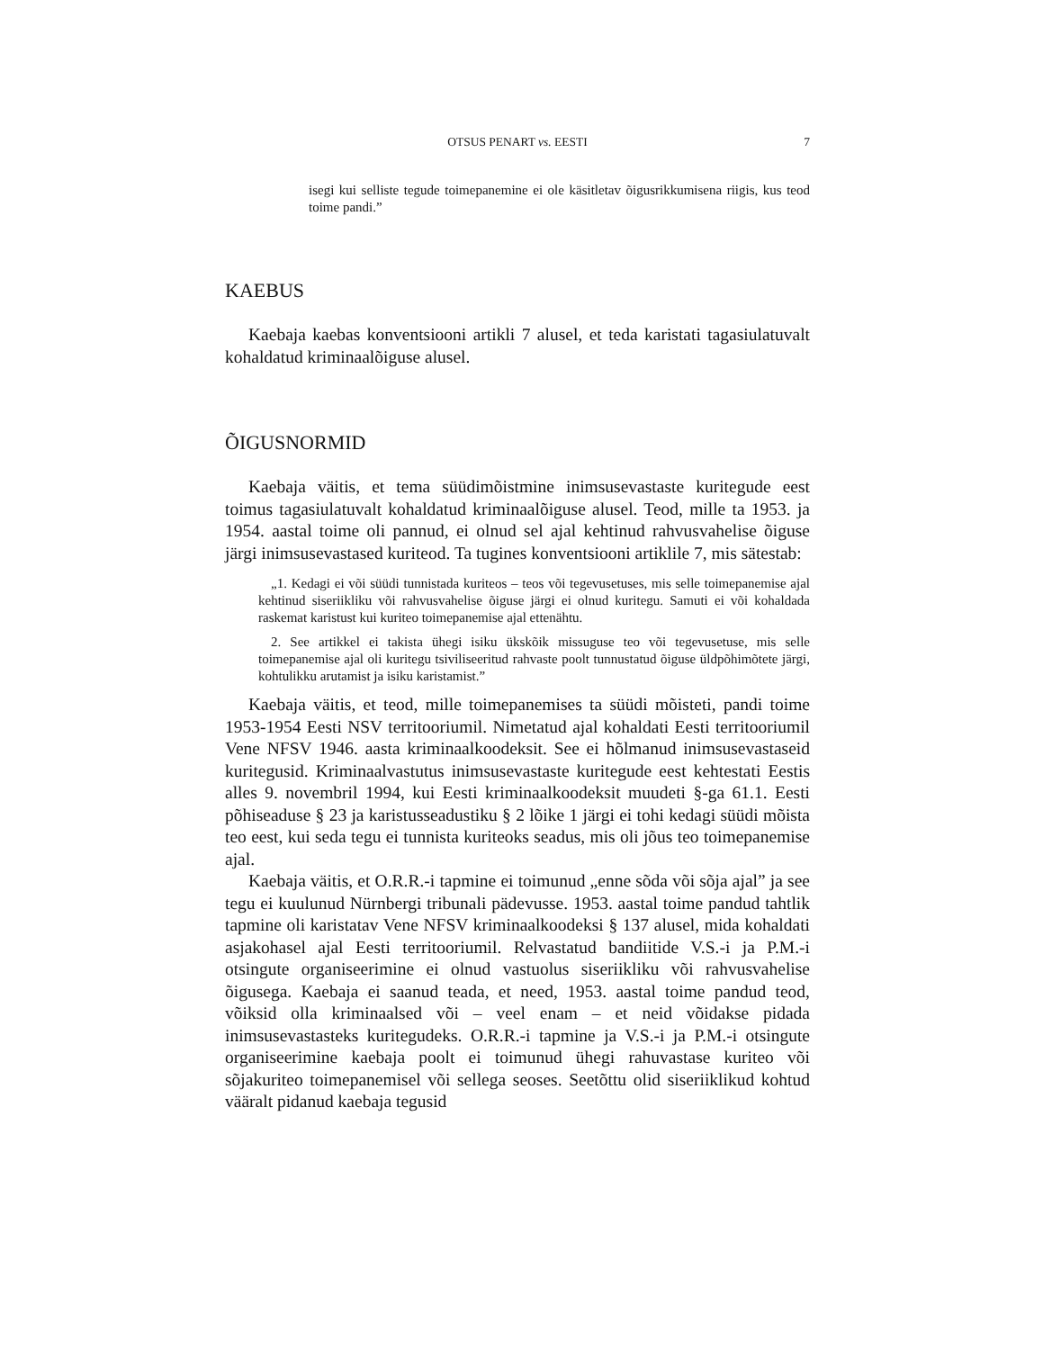OTSUS PENART vs. EESTI 7
isegi kui selliste tegude toimepanemine ei ole käsitletav õigusrikkumisena riigis, kus teod toime pandi.”
KAEBUS
Kaebaja kaebas konventsiooni artikli 7 alusel, et teda karistati tagasiulatuvalt kohaldatud kriminaalõiguse alusel.
ÕIGUSNORMID
Kaebaja väitis, et tema süüdimõistmine inimsusevastaste kuritegude eest toimus tagasiulatuvalt kohaldatud kriminaalõiguse alusel. Teod, mille ta 1953. ja 1954. aastal toime oli pannud, ei olnud sel ajal kehtinud rahvusvahelise õiguse järgi inimsusevastased kuriteod. Ta tugines konventsiooni artiklile 7, mis sätestab:
„1. Kedagi ei või süüdi tunnistada kuriteos – teos või tegevusetuses, mis selle toimepanemise ajal kehtinud siseriikliku või rahvusvahelise õiguse järgi ei olnud kuritegu. Samuti ei või kohaldada raskemat karistust kui kuriteo toimepanemise ajal ettenähtu.
2. See artikkel ei takista ühegi isiku ükskõik missuguse teo või tegevusetuse, mis selle toimepanemise ajal oli kuritegu tsiviliseeritud rahvaste poolt tunnustatud õiguse üldpõhimõtete järgi, kohtulikku arutamist ja isiku karistamist.”
Kaebaja väitis, et teod, mille toimepanemises ta süüdi mõisteti, pandi toime 1953-1954 Eesti NSV territooriumil. Nimetatud ajal kohaldati Eesti territooriumil Vene NFSV 1946. aasta kriminaalkoodeksit. See ei hõlmanud inimsusevastaseid kuritegusid. Kriminaalvastutus inimsusevastaste kuritegude eest kehtestati Eestis alles 9. novembril 1994, kui Eesti kriminaalkoodeksit muudeti §-ga 61.1. Eesti põhiseaduse § 23 ja karistusseadustiku § 2 lõike 1 järgi ei tohi kedagi süüdi mõista teo eest, kui seda tegu ei tunnista kuriteoks seadus, mis oli jõus teo toimepanemise ajal.
Kaebaja väitis, et O.R.R.-i tapmine ei toimunud „enne sõda või sõja ajal” ja see tegu ei kuulunud Nürnbergi tribunali pädevusse. 1953. aastal toime pandud tahtlik tapmine oli karistatav Vene NFSV kriminaalkoodeksi § 137 alusel, mida kohaldati asjakohasel ajal Eesti territooriumil. Relvastatud bandiitide V.S.-i ja P.M.-i otsingute organiseerimine ei olnud vastuolus siseriikliku või rahvusvahelise õigusega. Kaebaja ei saanud teada, et need, 1953. aastal toime pandud teod, võiksid olla kriminaalsed või – veel enam – et neid võidakse pidada inimsusevastasteks kuritegudeks. O.R.R.-i tapmine ja V.S.-i ja P.M.-i otsingute organiseerimine kaebaja poolt ei toimunud ühegi rahuvastase kuriteo või sõjakuriteo toimepanemisel või sellega seoses. Seetõttu olid siseriiklikud kohtud vääralt pidanud kaebaja tegusid